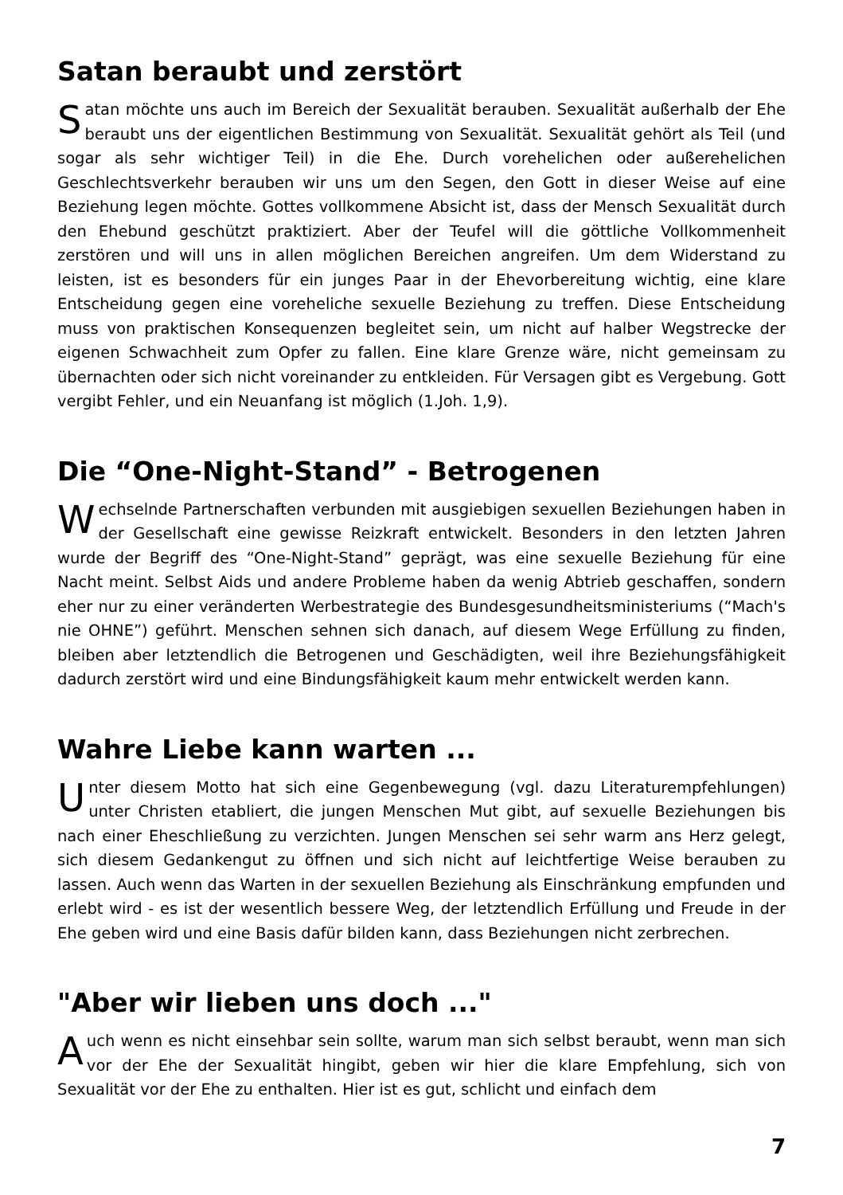Satan beraubt und zerstört
Satan möchte uns auch im Bereich der Sexualität berauben. Sexualität außerhalb der Ehe beraubt uns der eigentlichen Bestimmung von Sexualität. Sexualität gehört als Teil (und sogar als sehr wichtiger Teil) in die Ehe. Durch vorehelichen oder außerehelichen Geschlechtsverkehr berauben wir uns um den Segen, den Gott in dieser Weise auf eine Beziehung legen möchte. Gottes vollkommene Absicht ist, dass der Mensch Sexualität durch den Ehebund geschützt praktiziert. Aber der Teufel will die göttliche Vollkommenheit zerstören und will uns in allen möglichen Bereichen angreifen. Um dem Widerstand zu leisten, ist es besonders für ein junges Paar in der Ehevorbereitung wichtig, eine klare Entscheidung gegen eine voreheliche sexuelle Beziehung zu treffen. Diese Entscheidung muss von praktischen Konsequenzen begleitet sein, um nicht auf halber Wegstrecke der eigenen Schwachheit zum Opfer zu fallen. Eine klare Grenze wäre, nicht gemeinsam zu übernachten oder sich nicht voreinander zu entkleiden. Für Versagen gibt es Vergebung. Gott vergibt Fehler, und ein Neuanfang ist möglich (1.Joh. 1,9).
Die “One-Night-Stand” - Betrogenen
Wechselnde Partnerschaften verbunden mit ausgiebigen sexuellen Beziehungen haben in der Gesellschaft eine gewisse Reizkraft entwickelt. Besonders in den letzten Jahren wurde der Begriff des “One-Night-Stand” geprägt, was eine sexuelle Beziehung für eine Nacht meint. Selbst Aids und andere Probleme haben da wenig Abtrieb geschaffen, sondern eher nur zu einer veränderten Werbestrategie des Bundesgesundheitsministeriums (“Mach's nie OHNE”) geführt. Menschen sehnen sich danach, auf diesem Wege Erfüllung zu finden, bleiben aber letztendlich die Betrogenen und Geschädigten, weil ihre Beziehungsfähigkeit dadurch zerstört wird und eine Bindungsfähigkeit kaum mehr entwickelt werden kann.
Wahre Liebe kann warten ...
Unter diesem Motto hat sich eine Gegenbewegung (vgl. dazu Literaturempfehlungen) unter Christen etabliert, die jungen Menschen Mut gibt, auf sexuelle Beziehungen bis nach einer Eheschließung zu verzichten. Jungen Menschen sei sehr warm ans Herz gelegt, sich diesem Gedankengut zu öffnen und sich nicht auf leichtfertige Weise berauben zu lassen. Auch wenn das Warten in der sexuellen Beziehung als Einschränkung empfunden und erlebt wird - es ist der wesentlich bessere Weg, der letztendlich Erfüllung und Freude in der Ehe geben wird und eine Basis dafür bilden kann, dass Beziehungen nicht zerbrechen.
"Aber wir lieben uns doch ..."
Auch wenn es nicht einsehbar sein sollte, warum man sich selbst beraubt, wenn man sich vor der Ehe der Sexualität hingibt, geben wir hier die klare Empfehlung, sich von Sexualität vor der Ehe zu enthalten. Hier ist es gut, schlicht und einfach dem
7